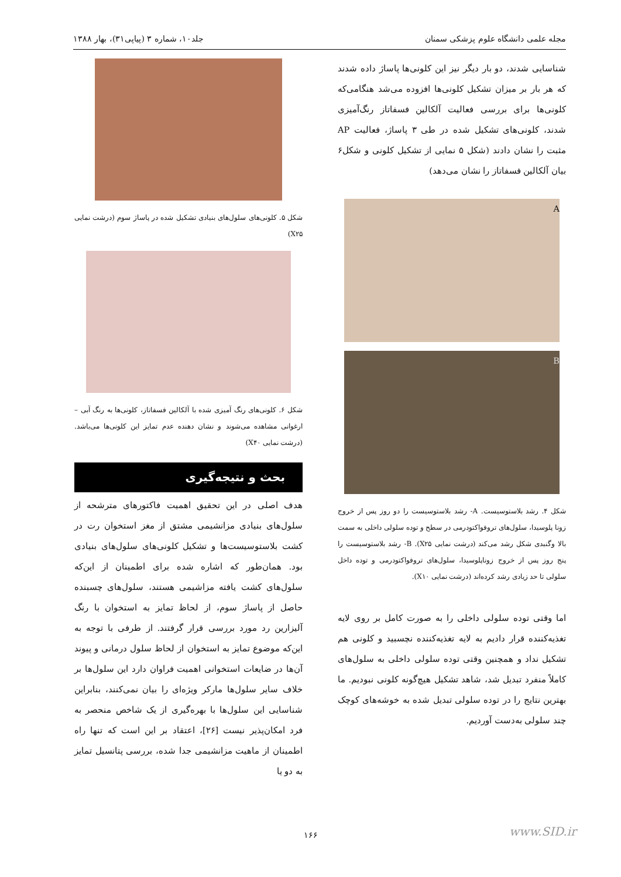مجله علمی دانشگاه علوم پزشکی سمنان جلد۱۰، شماره ۳ (پیاپی۳۱)، بهار ۱۳۸۸
شناسایی شدند، دو بار دیگر نیز این کلونی‌ها پاساژ داده شدند که هر بار بر میزان تشکیل کلونی‌ها افزوده می‌شد هنگامی‌که کلونی‌ها برای بررسی فعالیت آلکالین فسفاتاز رنگ‌آمیزی شدند، کلونی‌های تشکیل شده در طی ۳ پاساژ، فعالیت AP مثبت را نشان دادند (شکل ۵ نمایی از تشکیل کلونی و شکل۶ بیان آلکالین فسفاتاز را نشان می‌دهد)
A
B
شکل ۴. رشد بلاستوسیست. A- رشد بلاستوسیست را دو روز پس از خروج زونا پلوسیدا، سلول‌های تروفواکتودرمی در سطح و توده سلولی داخلی به سمت بالا وگنبدی شکل رشد می‌کند (درشت نمایی X۲۵). B- رشد بلاستوسیست را پنج روز پس از خروج زوناپلوسیدا، سلول‌های تروفواکتودرمی و توده داخل سلولی تا حد زیادی رشد کرده‌اند (درشت نمایی X۱۰).
اما وقتی توده سلولی داخلی را به صورت کامل بر روی لایه تغذیه‌کننده قرار دادیم به لایه تغذیه‌کننده نچسبید و کلونی هم تشکیل نداد و همچنین وقتی توده سلولی داخلی به سلول‌های کاملاً منفرد تبدیل شد، شاهد تشکیل هیچ‌گونه کلونی نبودیم. ما بهترین نتایج را در توده سلولی تبدیل شده به خوشه‌های کوچک چند سلولی به‌دست آوردیم.
شکل ۵. کلونی‌های سلول‌های بنیادی تشکیل شده در پاساژ سوم (درشت نمایی X۲۵)
شکل ۶. کلونی‌های رنگ آمیزی شده با آلکالین فسفاتاز، کلونی‌ها به رنگ آبی – ارغوانی مشاهده می‌شوند و نشان دهنده عدم تمایز این کلونی‌ها می‌باشد.(درشت نمایی X۴۰)
بحث و نتیجه‌گیری
هدف اصلی در این تحقیق اهمیت فاکتورهای مترشحه از سلول‌های بنیادی مزانشیمی مشتق از مغز استخوان رت در کشت بلاستوسیست‌ها و تشکیل کلونی‌های سلول‌های بنیادی بود. همان‌طور که اشاره شده برای اطمینان از این‌که سلول‌های کشت یافته مزاشیمی هستند، سلول‌های چسبنده حاصل از پاساژ سوم، از لحاظ تمایز به استخوان با رنگ آلیزارین رد مورد بررسی قرار گرفتند. از طرفی با توجه به این‌که موضوع تمایز به استخوان از لحاظ سلول درمانی و پیوند آن‌ها در ضایعات استخوانی اهمیت فراوان دارد این سلول‌ها بر خلاف سایر سلول‌ها مارکر ویژه‌ای را بیان نمی‌کنند، بنابراین شناسایی این سلول‌ها با بهره‌گیری از یک شاخص منحصر به فرد امکان‌پذیر نیست [۲۶]، اعتقاد بر این است که تنها راه اطمینان از ماهیت مزانشیمی جدا شده، بررسی پتانسیل تمایز به دو یا
۱۶۶ www.SID.ir